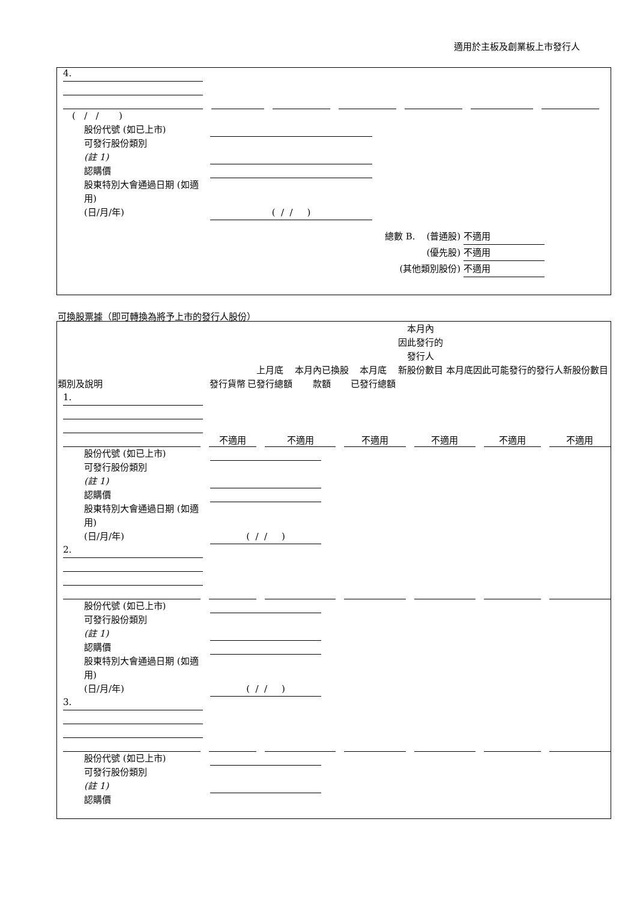適用於主板及創業板上市發行人
4.
( / / )
股份代號 (如已上市)
可發行股份類別
(註 1)
認購價
股東特別大會通過日期 (如適用)
(日/月/年)
( / / )
總數 B. (普通股) 不適用
(優先股) 不適用
(其他類別股份) 不適用
可換股票據（即可轉換為將予上市的發行人股份）
| 類別及說明 | 發行貨幣 | 上月底 已發行總額 | 本月內已換股 款額 | 本月底 已發行總額 | 本月內 因此發行的 發行人 新股份數目 | 本月底因此可能發行的發行人新股份數目 |
| --- | --- | --- | --- | --- | --- | --- |
1.
不適用 不適用 不適用 不適用 不適用 不適用
股份代號 (如已上市)
可發行股份類別
(註 1)
認購價
股東特別大會通過日期 (如適用)
(日/月/年)
( / / )
2.
股份代號 (如已上市)
可發行股份類別
(註 1)
認購價
股東特別大會通過日期 (如適用)
(日/月/年)
( / / )
3.
股份代號 (如已上市)
可發行股份類別
(註 1)
認購價